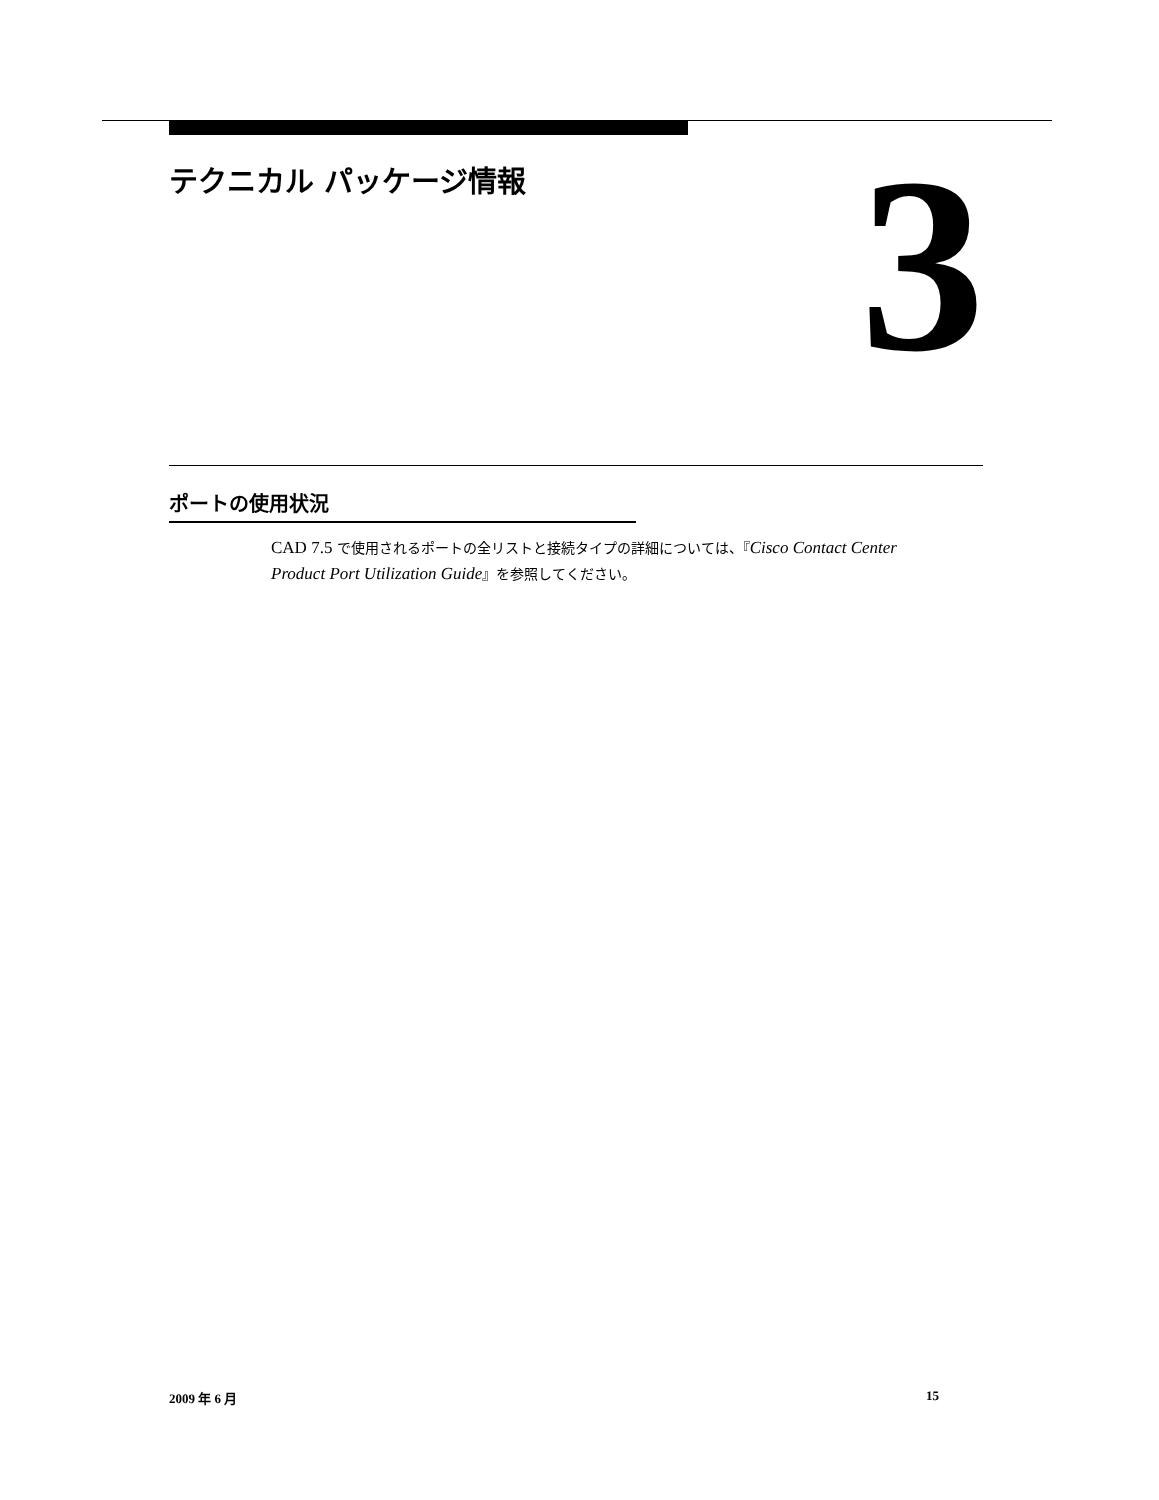テクニカル パッケージ情報 3
ポートの使用状況
CAD 7.5 で使用されるポートの全リストと接続タイプの詳細については、『Cisco Contact Center Product Port Utilization Guide』を参照してください。
2009 年 6 月 15